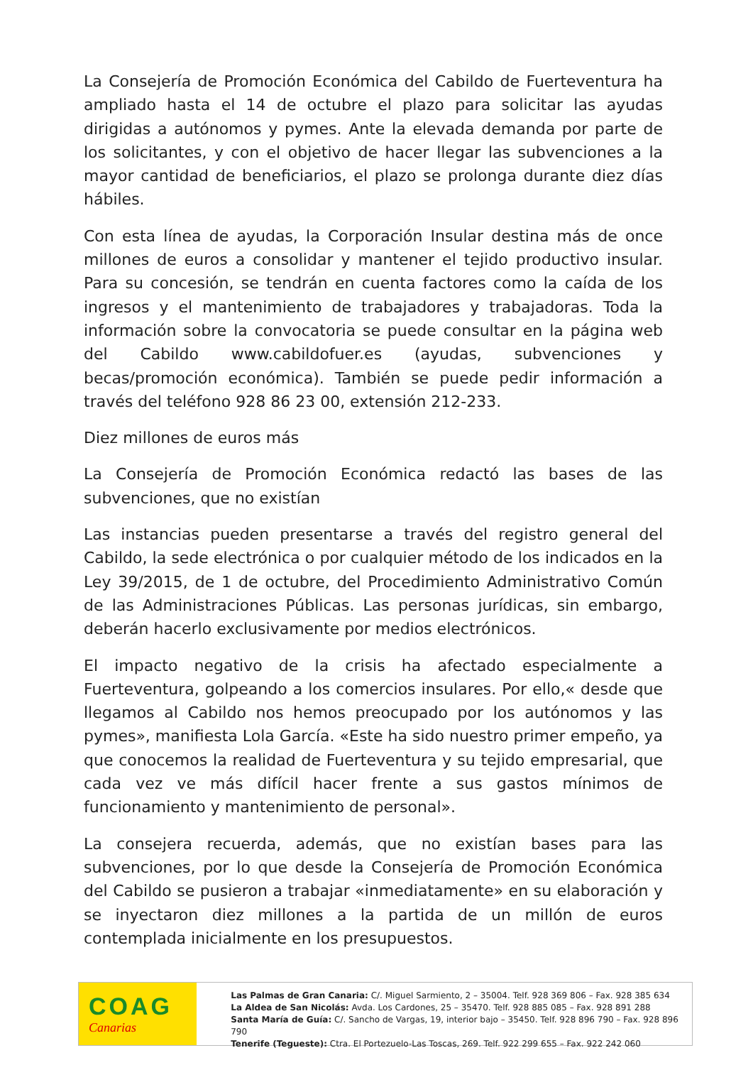La Consejería de Promoción Económica del Cabildo de Fuerteventura ha ampliado hasta el 14 de octubre el plazo para solicitar las ayudas dirigidas a autónomos y pymes. Ante la elevada demanda por parte de los solicitantes, y con el objetivo de hacer llegar las subvenciones a la mayor cantidad de beneficiarios, el plazo se prolonga durante diez días hábiles.
Con esta línea de ayudas, la Corporación Insular destina más de once millones de euros a consolidar y mantener el tejido productivo insular. Para su concesión, se tendrán en cuenta factores como la caída de los ingresos y el mantenimiento de trabajadores y trabajadoras. Toda la información sobre la convocatoria se puede consultar en la página web del Cabildo www.cabildofuer.es (ayudas, subvenciones y becas/promoción económica). También se puede pedir información a través del teléfono 928 86 23 00, extensión 212-233.
Diez millones de euros más
La Consejería de Promoción Económica redactó las bases de las subvenciones, que no existían
Las instancias pueden presentarse a través del registro general del Cabildo, la sede electrónica o por cualquier método de los indicados en la Ley 39/2015, de 1 de octubre, del Procedimiento Administrativo Común de las Administraciones Públicas. Las personas jurídicas, sin embargo, deberán hacerlo exclusivamente por medios electrónicos.
El impacto negativo de la crisis ha afectado especialmente a Fuerteventura, golpeando a los comercios insulares. Por ello,« desde que llegamos al Cabildo nos hemos preocupado por los autónomos y las pymes», manifiesta Lola García. «Este ha sido nuestro primer empeño, ya que conocemos la realidad de Fuerteventura y su tejido empresarial, que cada vez ve más difícil hacer frente a sus gastos mínimos de funcionamiento y mantenimiento de personal».
La consejera recuerda, además, que no existían bases para las subvenciones, por lo que desde la Consejería de Promoción Económica del Cabildo se pusieron a trabajar «inmediatamente» en su elaboración y se inyectaron diez millones a la partida de un millón de euros contemplada inicialmente en los presupuestos.
COAG
Canarias
Las Palmas de Gran Canaria: C/. Miguel Sarmiento, 2 – 35004. Telf. 928 369 806 – Fax. 928 385 634
La Aldea de San Nicolás: Avda. Los Cardones, 25 – 35470. Telf. 928 885 085 – Fax. 928 891 288
Santa María de Guía: C/. Sancho de Vargas, 19, interior bajo – 35450. Telf. 928 896 790 – Fax. 928 896 790
Tenerife (Tegueste): Ctra. El Portezuelo-Las Toscas, 269. Telf. 922 299 655 – Fax. 922 242 060